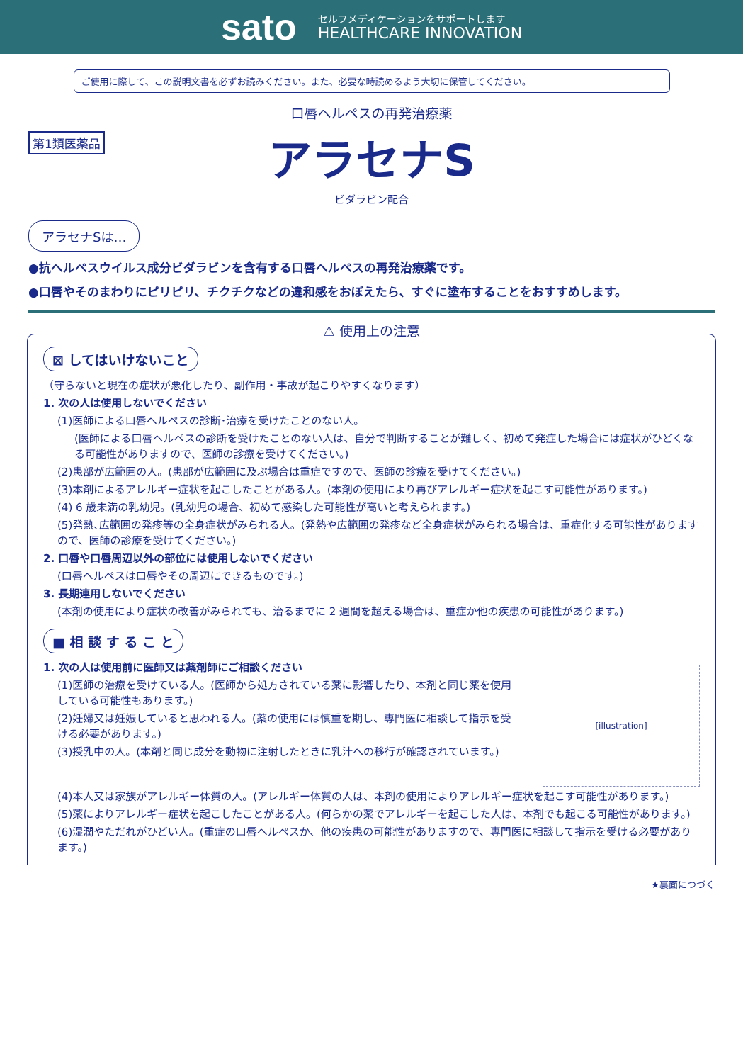sato セルフメディケーションをサポートします
HEALTHCARE INNOVATION
ご使用に際して、この説明文書を必ずお読みください。また、必要な時読めるよう大切に保管してください。
第1類医薬品
口唇ヘルペスの再発治療薬
アラセナS
ビダラビン配合
アラセナSは…
●抗ヘルペスウイルス成分ビダラビンを含有する口唇ヘルペスの再発治療薬です。
●口唇やそのまわりにピリピリ、チクチクなどの違和感をおぼえたら、すぐに塗布することをおすすめします。
⚠ 使用上の注意
⊠ してはいけないこと
（守らないと現在の症状が悪化したり、副作用・事故が起こりやすくなります）
1. 次の人は使用しないでください
(1)医師による口唇ヘルペスの診断･治療を受けたことのない人。
(医師による口唇ヘルペスの診断を受けたことのない人は、自分で判断することが難しく、初めて発症した場合には症状がひどくなる可能性がありますので、医師の診療を受けてください。)
(2)患部が広範囲の人。(患部が広範囲に及ぶ場合は重症ですので、医師の診療を受けてください。)
(3)本剤によるアレルギー症状を起こしたことがある人。(本剤の使用により再びアレルギー症状を起こす可能性があります。)
(4) 6 歳未満の乳幼児。(乳幼児の場合、初めて感染した可能性が高いと考えられます。)
(5)発熱､広範囲の発疹等の全身症状がみられる人。(発熱や広範囲の発疹など全身症状がみられる場合は、重症化する可能性がありますので、医師の診療を受けてください。)
2. 口唇や口唇周辺以外の部位には使用しないでください
(口唇ヘルペスは口唇やその周辺にできるものです。)
3. 長期連用しないでください
(本剤の使用により症状の改善がみられても、治るまでに 2 週間を超える場合は、重症か他の疾患の可能性があります。)
■ 相 談 す る こ と
1. 次の人は使用前に医師又は薬剤師にご相談ください
(1)医師の治療を受けている人。(医師から処方されている薬に影響したり、本剤と同じ薬を使用している可能性もあります。)
(2)妊婦又は妊娠していると思われる人。(薬の使用には慎重を期し、専門医に相談して指示を受ける必要があります。)
(3)授乳中の人。(本剤と同じ成分を動物に注射したときに乳汁への移行が確認されています。)
[illustration]
(4)本人又は家族がアレルギー体質の人。(アレルギー体質の人は、本剤の使用によりアレルギー症状を起こす可能性があります。)
(5)薬によりアレルギー症状を起こしたことがある人。(何らかの薬でアレルギーを起こした人は、本剤でも起こる可能性があります。)
(6)湿潤やただれがひどい人。(重症の口唇ヘルペスか、他の疾患の可能性がありますので、専門医に相談して指示を受ける必要があります。)
★裏面につづく